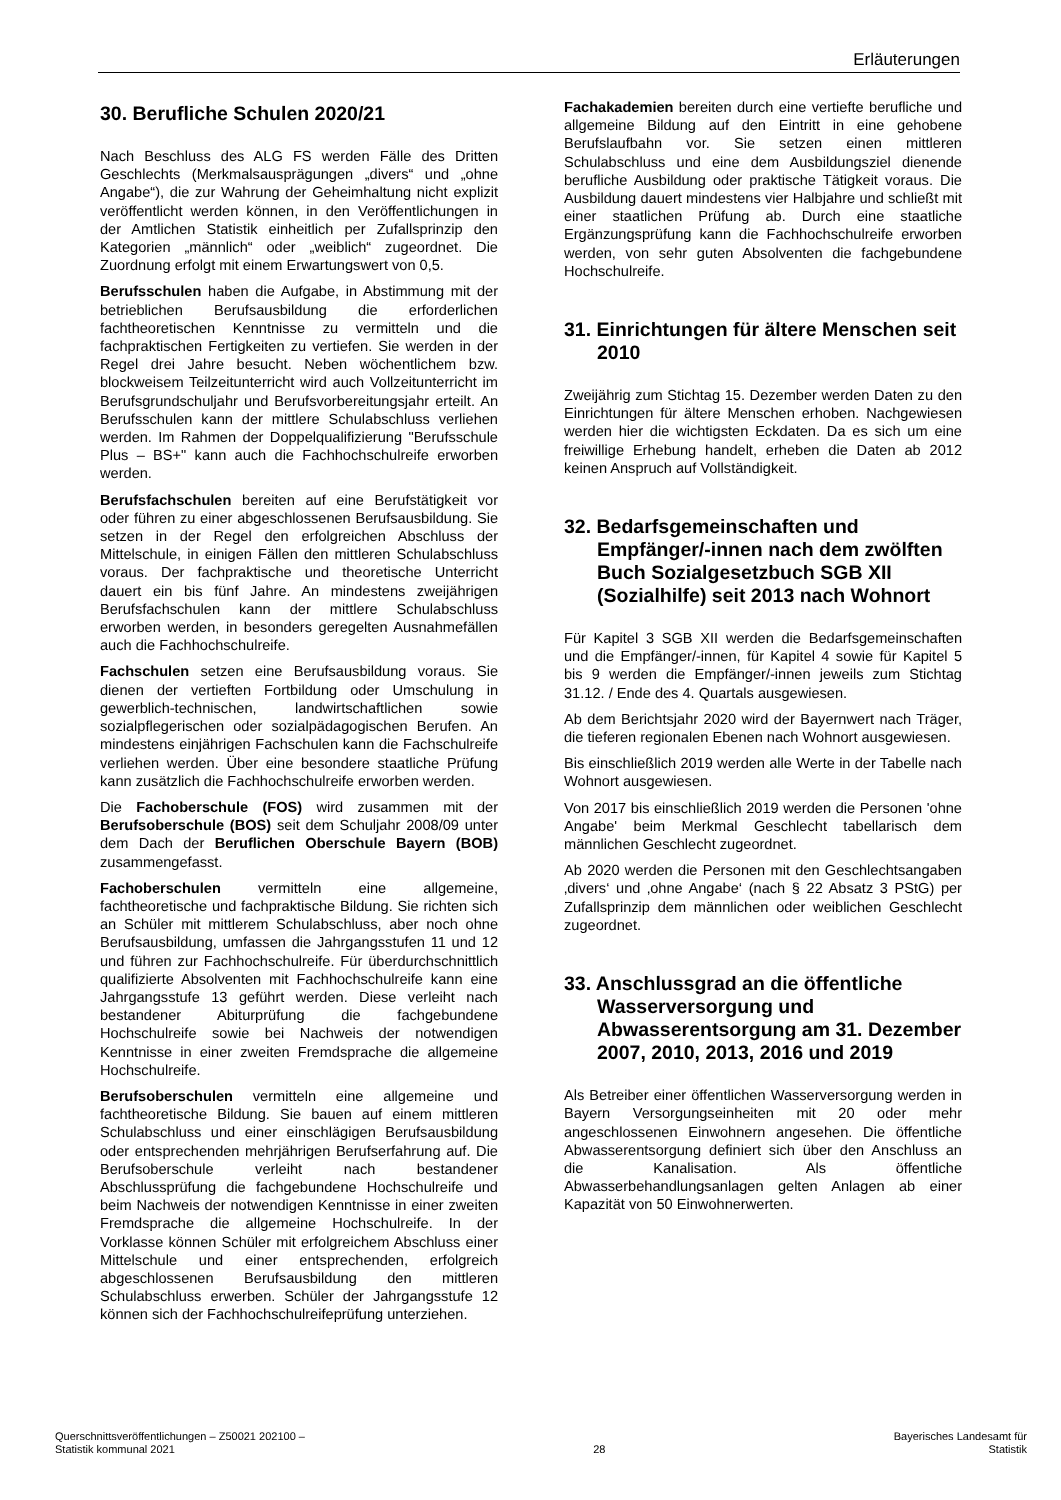Erläuterungen
30. Berufliche Schulen 2020/21
Nach Beschluss des ALG FS werden Fälle des Dritten Geschlechts (Merkmalsausprägungen „divers“ und „ohne Angabe“), die zur Wahrung der Geheimhaltung nicht explizit veröffentlicht werden können, in den Veröffentlichungen in der Amtlichen Statistik einheitlich per Zufallsprinzip den Kategorien „männlich“ oder „weiblich“ zugeordnet. Die Zuordnung erfolgt mit einem Erwartungswert von 0,5.
Berufsschulen haben die Aufgabe, in Abstimmung mit der betrieblichen Berufsausbildung die erforderlichen fachtheoretischen Kenntnisse zu vermitteln und die fachpraktischen Fertigkeiten zu vertiefen. Sie werden in der Regel drei Jahre besucht. Neben wöchentlichem bzw. blockweisem Teilzeitunterricht wird auch Vollzeitunterricht im Berufsgrundschuljahr und Berufsvorbereitungsjahr erteilt. An Berufsschulen kann der mittlere Schulabschluss verliehen werden. Im Rahmen der Doppelqualifizierung "Berufsschule Plus – BS+" kann auch die Fachhochschulreife erworben werden.
Berufsfachschulen bereiten auf eine Berufstätigkeit vor oder führen zu einer abgeschlossenen Berufsausbildung. Sie setzen in der Regel den erfolgreichen Abschluss der Mittelschule, in einigen Fällen den mittleren Schulabschluss voraus. Der fachpraktische und theoretische Unterricht dauert ein bis fünf Jahre. An mindestens zweijährigen Berufsfachschulen kann der mittlere Schulabschluss erworben werden, in besonders geregelten Ausnahmefällen auch die Fachhochschulreife.
Fachschulen setzen eine Berufsausbildung voraus. Sie dienen der vertieften Fortbildung oder Umschulung in gewerblich-technischen, landwirtschaftlichen sowie sozialpflegerischen oder sozialpädagogischen Berufen. An mindestens einjährigen Fachschulen kann die Fachschulreife verliehen werden. Über eine besondere staatliche Prüfung kann zusätzlich die Fachhochschulreife erworben werden.
Die Fachoberschule (FOS) wird zusammen mit der Berufsoberschule (BOS) seit dem Schuljahr 2008/09 unter dem Dach der Beruflichen Oberschule Bayern (BOB) zusammengefasst.
Fachoberschulen vermitteln eine allgemeine, fachtheoretische und fachpraktische Bildung. Sie richten sich an Schüler mit mittlerem Schulabschluss, aber noch ohne Berufsausbildung, umfassen die Jahrgangsstufen 11 und 12 und führen zur Fachhochschulreife. Für überdurchschnittlich qualifizierte Absolventen mit Fachhochschulreife kann eine Jahrgangsstufe 13 geführt werden. Diese verleiht nach bestandener Abiturprüfung die fachgebundene Hochschulreife sowie bei Nachweis der notwendigen Kenntnisse in einer zweiten Fremdsprache die allgemeine Hochschulreife.
Berufsoberschulen vermitteln eine allgemeine und fachtheoretische Bildung. Sie bauen auf einem mittleren Schulabschluss und einer einschlägigen Berufsausbildung oder entsprechenden mehrjährigen Berufserfahrung auf. Die Berufsoberschule verleiht nach bestandener Abschlussprüfung die fachgebundene Hochschulreife und beim Nachweis der notwendigen Kenntnisse in einer zweiten Fremdsprache die allgemeine Hochschulreife. In der Vorklasse können Schüler mit erfolgreichem Abschluss einer Mittelschule und einer entsprechenden, erfolgreich abgeschlossenen Berufsausbildung den mittleren Schulabschluss erwerben. Schüler der Jahrgangsstufe 12 können sich der Fachhochschulreifeprüfung unterziehen.
Fachakademien bereiten durch eine vertiefte berufliche und allgemeine Bildung auf den Eintritt in eine gehobene Berufslaufbahn vor. Sie setzen einen mittleren Schulabschluss und eine dem Ausbildungsziel dienende berufliche Ausbildung oder praktische Tätigkeit voraus. Die Ausbildung dauert mindestens vier Halbjahre und schließt mit einer staatlichen Prüfung ab. Durch eine staatliche Ergänzungsprüfung kann die Fachhochschulreife erworben werden, von sehr guten Absolventen die fachgebundene Hochschulreife.
31. Einrichtungen für ältere Menschen seit 2010
Zweijährig zum Stichtag 15. Dezember werden Daten zu den Einrichtungen für ältere Menschen erhoben. Nachgewiesen werden hier die wichtigsten Eckdaten. Da es sich um eine freiwillige Erhebung handelt, erheben die Daten ab 2012 keinen Anspruch auf Vollständigkeit.
32. Bedarfsgemeinschaften und Empfänger/-innen nach dem zwölften Buch Sozialgesetzbuch SGB XII (Sozialhilfe) seit 2013 nach Wohnort
Für Kapitel 3 SGB XII werden die Bedarfsgemeinschaften und die Empfänger/-innen, für Kapitel 4 sowie für Kapitel 5 bis 9 werden die Empfänger/-innen jeweils zum Stichtag 31.12. / Ende des 4. Quartals ausgewiesen.
Ab dem Berichtsjahr 2020 wird der Bayernwert nach Träger, die tieferen regionalen Ebenen nach Wohnort ausgewiesen.
Bis einschließlich 2019 werden alle Werte in der Tabelle nach Wohnort ausgewiesen.
Von 2017 bis einschließlich 2019 werden die Personen 'ohne Angabe' beim Merkmal Geschlecht tabellarisch dem männlichen Geschlecht zugeordnet.
Ab 2020 werden die Personen mit den Geschlechtsangaben ‚divers‘ und ‚ohne Angabe‘ (nach § 22 Absatz 3 PStG) per Zufallsprinzip dem männlichen oder weiblichen Geschlecht zugeordnet.
33. Anschlussgrad an die öffentliche Wasserversorgung und Abwasserentsorgung am 31. Dezember 2007, 2010, 2013, 2016 und 2019
Als Betreiber einer öffentlichen Wasserversorgung werden in Bayern Versorgungseinheiten mit 20 oder mehr angeschlossenen Einwohnern angesehen. Die öffentliche Abwasserentsorgung definiert sich über den Anschluss an die Kanalisation. Als öffentliche Abwasserbehandlungsanlagen gelten Anlagen ab einer Kapazität von 50 Einwohnerwerten.
Querschnittsveröffentlichungen – Z50021 202100 –
Statistik kommunal 2021
28 Bayerisches Landesamt für
Statistik